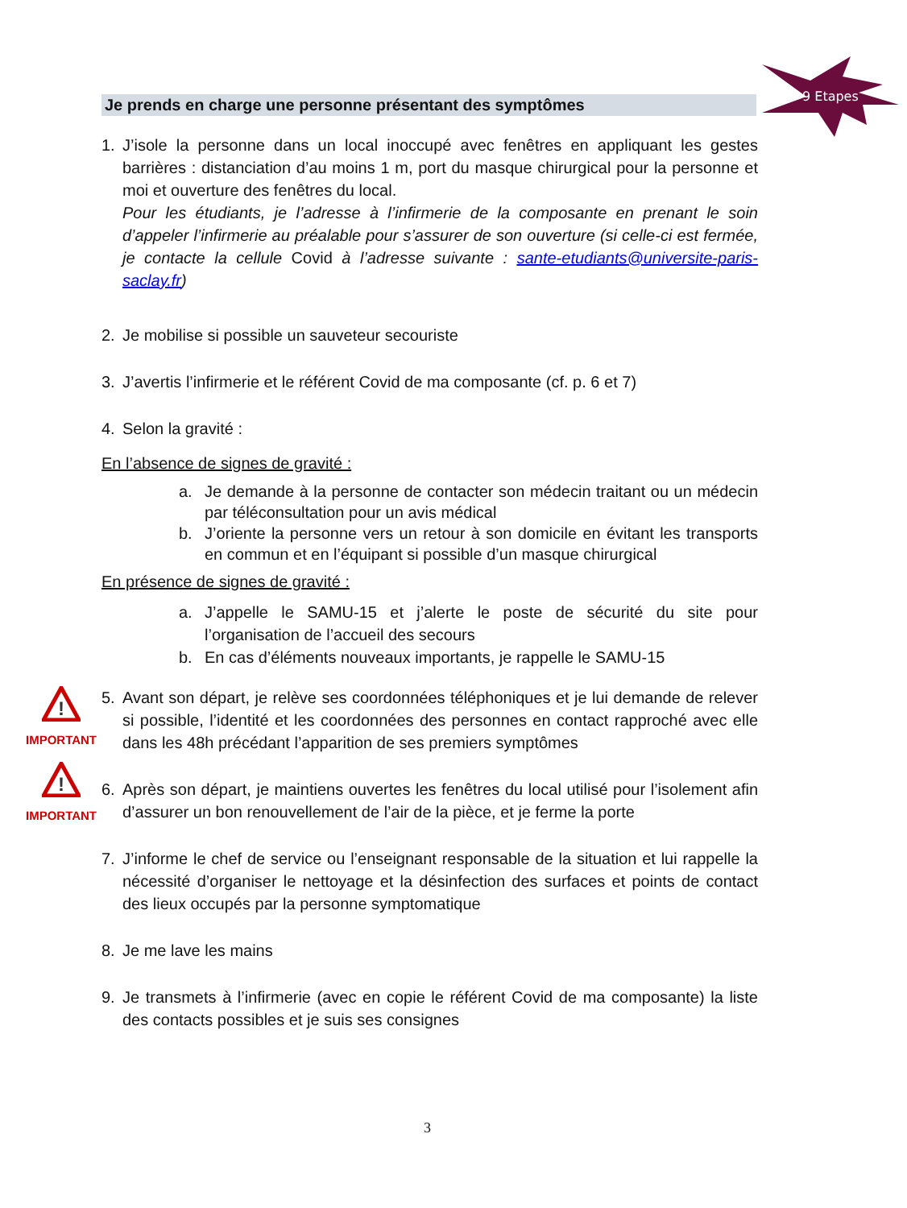Je prends en charge une personne présentant des symptômes
9 Etapes
1. J’isole la personne dans un local inoccupé avec fenêtres en appliquant les gestes barrières : distanciation d’au moins 1 m, port du masque chirurgical pour la personne et moi et ouverture des fenêtres du local.
Pour les étudiants, je l’adresse à l’infirmerie de la composante en prenant le soin d’appeler l’infirmerie au préalable pour s’assurer de son ouverture (si celle-ci est fermée, je contacte la cellule Covid à l’adresse suivante : sante-etudiants@universite-paris-saclay.fr)
2. Je mobilise si possible un sauveteur secouriste
3. J’avertis l’infirmerie et le référent Covid de ma composante (cf. p. 6 et 7)
4. Selon la gravité :
En l’absence de signes de gravité :
a. Je demande à la personne de contacter son médecin traitant ou un médecin par téléconsultation pour un avis médical
b. J’oriente la personne vers un retour à son domicile en évitant les transports en commun et en l’équipant si possible d’un masque chirurgical
En présence de signes de gravité :
a. J’appelle le SAMU-15 et j’alerte le poste de sécurité du site pour l’organisation de l’accueil des secours
b. En cas d’éléments nouveaux importants, je rappelle le SAMU-15
!
IMPORTANT
5. Avant son départ, je relève ses coordonnées téléphoniques et je lui demande de relever si possible, l’identité et les coordonnées des personnes en contact rapproché avec elle dans les 48h précédant l’apparition de ses premiers symptômes
!
IMPORTANT
6. Après son départ, je maintiens ouvertes les fenêtres du local utilisé pour l’isolement afin d’assurer un bon renouvellement de l’air de la pièce, et je ferme la porte
7. J’informe le chef de service ou l’enseignant responsable de la situation et lui rappelle la nécessité d’organiser le nettoyage et la désinfection des surfaces et points de contact des lieux occupés par la personne symptomatique
8. Je me lave les mains
9. Je transmets à l’infirmerie (avec en copie le référent Covid de ma composante) la liste des contacts possibles et je suis ses consignes
3